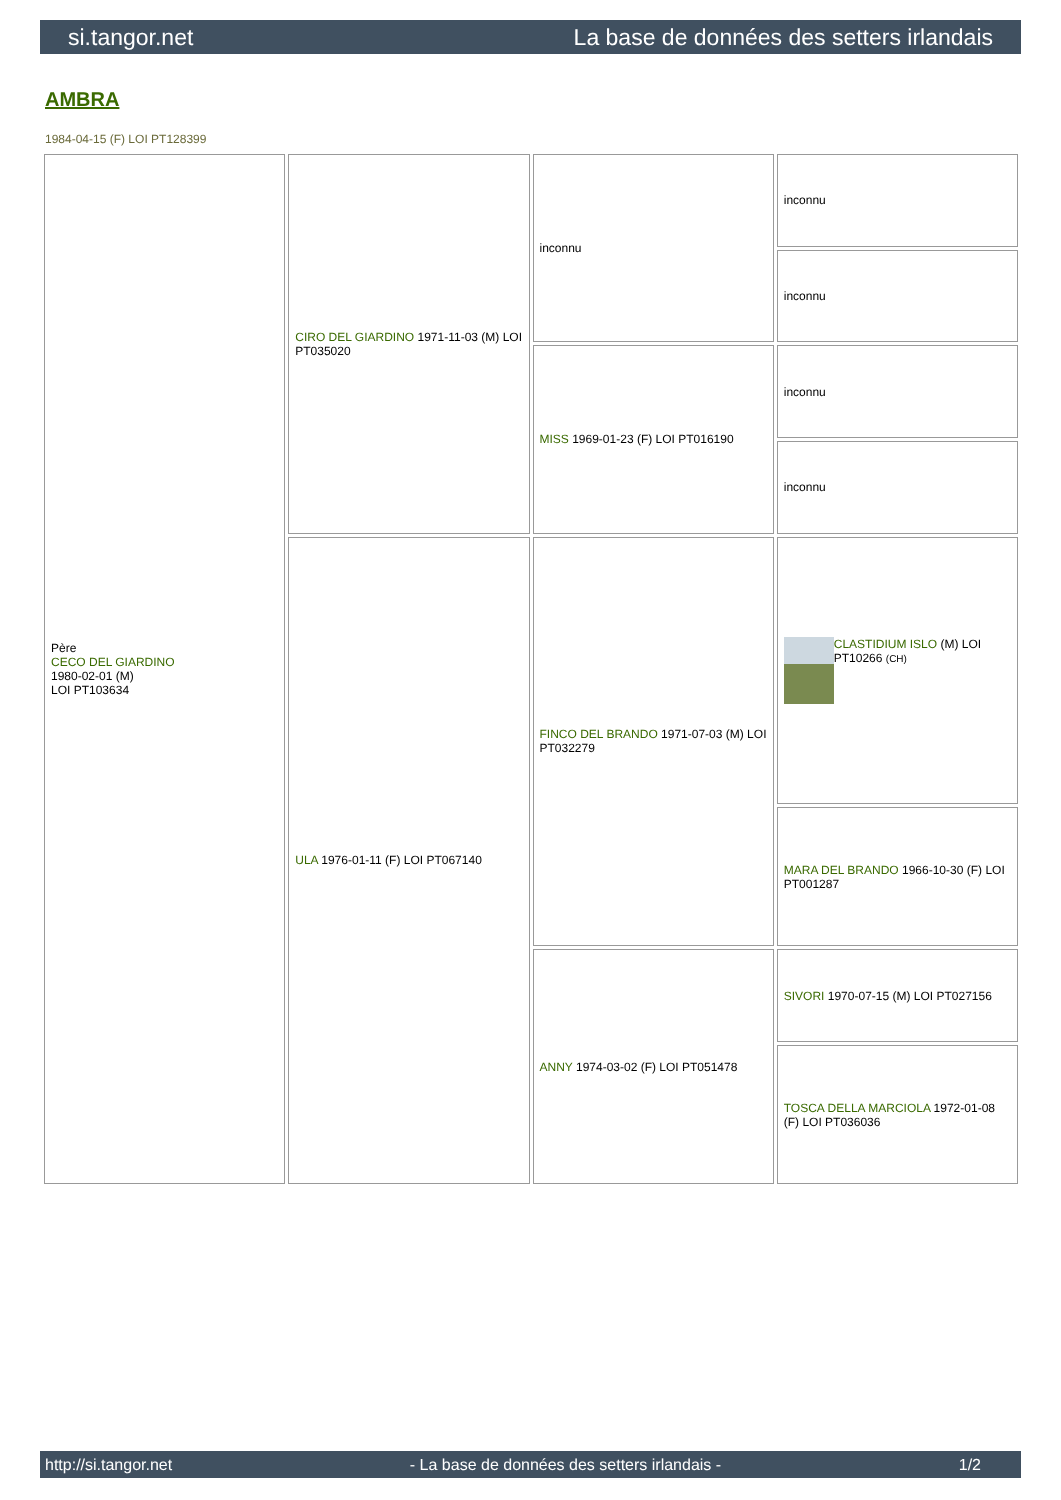si.tangor.net La base de données des setters irlandais
AMBRA
1984-04-15 (F) LOI PT128399
| Père CECO DEL GIARDINO 1980-02-01 (M) LOI PT103634 | CIRO DEL GIARDINO 1971-11-03 (M) LOI PT035020 | inconnu | inconnu |
| | | | inconnu |
| | | MISS 1969-01-23 (F) LOI PT016190 | inconnu |
| | | | inconnu |
| | ULA 1976-01-11 (F) LOI PT067140 | FINCO DEL BRANDO 1971-07-03 (M) LOI PT032279 | CLASTIDIUM ISLO (M) LOI PT10266 (CH) |
| | | | MARA DEL BRANDO 1966-10-30 (F) LOI PT001287 |
| | | ANNY 1974-03-02 (F) LOI PT051478 | SIVORI 1970-07-15 (M) LOI PT027156 |
| | | | TOSCA DELLA MARCIOLA 1972-01-08 (F) LOI PT036036 |
http://si.tangor.net - La base de données des setters irlandais - 1/2